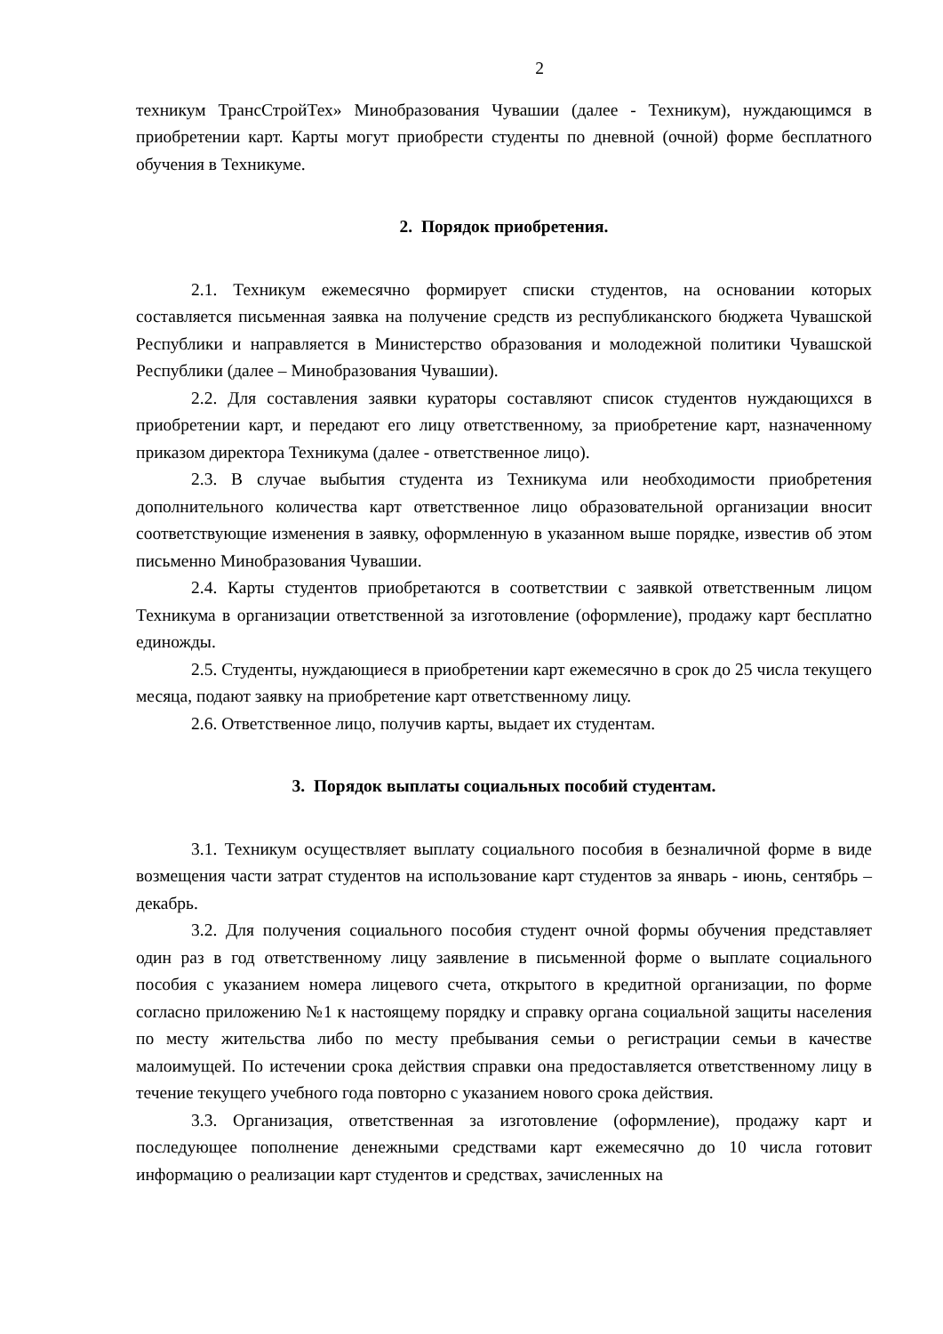2
техникум ТрансСтройТех» Минобразования Чувашии (далее - Техникум), нуждающимся в приобретении карт. Карты могут приобрести студенты по дневной (очной) форме бесплатного обучения в Техникуме.
2. Порядок приобретения.
2.1. Техникум ежемесячно формирует списки студентов, на основании которых составляется письменная заявка на получение средств из республиканского бюджета Чувашской Республики и направляется в Министерство образования и молодежной политики Чувашской Республики (далее – Минобразования Чувашии).
2.2. Для составления заявки кураторы составляют список студентов нуждающихся в приобретении карт, и передают его лицу ответственному, за приобретение карт, назначенному приказом директора Техникума (далее - ответственное лицо).
2.3. В случае выбытия студента из Техникума или необходимости приобретения дополнительного количества карт ответственное лицо образовательной организации вносит соответствующие изменения в заявку, оформленную в указанном выше порядке, известив об этом письменно Минобразования Чувашии.
2.4. Карты студентов приобретаются в соответствии с заявкой ответственным лицом Техникума в организации ответственной за изготовление (оформление), продажу карт бесплатно единожды.
2.5. Студенты, нуждающиеся в приобретении карт ежемесячно в срок до 25 числа текущего месяца, подают заявку на приобретение карт ответственному лицу.
2.6. Ответственное лицо, получив карты, выдает их студентам.
3. Порядок выплаты социальных пособий студентам.
3.1. Техникум осуществляет выплату социального пособия в безналичной форме в виде возмещения части затрат студентов на использование карт студентов за январь - июнь, сентябрь – декабрь.
3.2. Для получения социального пособия студент очной формы обучения представляет один раз в год ответственному лицу заявление в письменной форме о выплате социального пособия с указанием номера лицевого счета, открытого в кредитной организации, по форме согласно приложению №1 к настоящему порядку и справку органа социальной защиты населения по месту жительства либо по месту пребывания семьи о регистрации семьи в качестве малоимущей. По истечении срока действия справки она предоставляется ответственному лицу в течение текущего учебного года повторно с указанием нового срока действия.
3.3. Организация, ответственная за изготовление (оформление), продажу карт и последующее пополнение денежными средствами карт ежемесячно до 10 числа готовит информацию о реализации карт студентов и средствах, зачисленных на